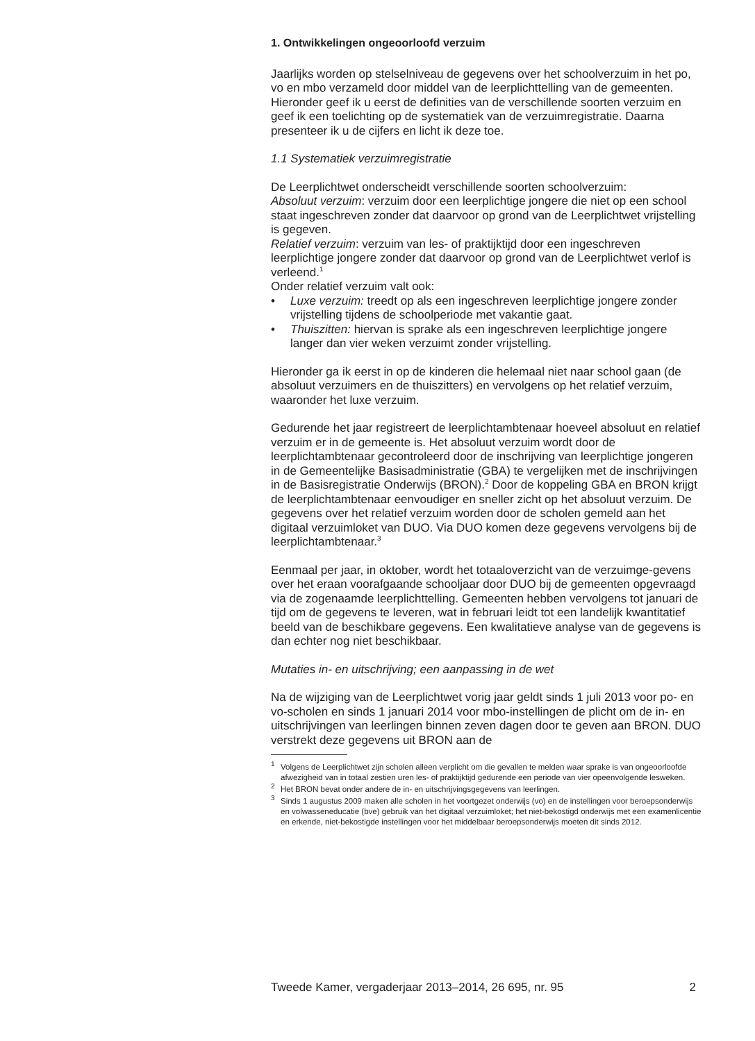1. Ontwikkelingen ongeoorloofd verzuim
Jaarlijks worden op stelselniveau de gegevens over het schoolverzuim in het po, vo en mbo verzameld door middel van de leerplichttelling van de gemeenten. Hieronder geef ik u eerst de definities van de verschillende soorten verzuim en geef ik een toelichting op de systematiek van de verzuimregistratie. Daarna presenteer ik u de cijfers en licht ik deze toe.
1.1 Systematiek verzuimregistratie
De Leerplichtwet onderscheidt verschillende soorten schoolverzuim:
Absoluut verzuim: verzuim door een leerplichtige jongere die niet op een school staat ingeschreven zonder dat daarvoor op grond van de Leerplichtwet vrijstelling is gegeven.
Relatief verzuim: verzuim van les- of praktijktijd door een ingeschreven leerplichtige jongere zonder dat daarvoor op grond van de Leerplichtwet verlof is verleend.<sup>1</sup>
Onder relatief verzuim valt ook:
• Luxe verzuim: treedt op als een ingeschreven leerplichtige jongere zonder vrijstelling tijdens de schoolperiode met vakantie gaat.
• Thuiszitten: hiervan is sprake als een ingeschreven leerplichtige jongere langer dan vier weken verzuimt zonder vrijstelling.
Hieronder ga ik eerst in op de kinderen die helemaal niet naar school gaan (de absoluut verzuimers en de thuiszitters) en vervolgens op het relatief verzuim, waaronder het luxe verzuim.
Gedurende het jaar registreert de leerplichtambtenaar hoeveel absoluut en relatief verzuim er in de gemeente is. Het absoluut verzuim wordt door de leerplichtambtenaar gecontroleerd door de inschrijving van leerplichtige jongeren in de Gemeentelijke Basisadministratie (GBA) te vergelijken met de inschrijvingen in de Basisregistratie Onderwijs (BRON).<sup>2</sup> Door de koppeling GBA en BRON krijgt de leerplichtambtenaar eenvoudiger en sneller zicht op het absoluut verzuim. De gegevens over het relatief verzuim worden door de scholen gemeld aan het digitaal verzuimloket van DUO. Via DUO komen deze gegevens vervolgens bij de leerplichtambtenaar.<sup>3</sup>
Eenmaal per jaar, in oktober, wordt het totaaloverzicht van de verzuimge-gevens over het eraan voorafgaande schooljaar door DUO bij de gemeenten opgevraagd via de zogenaamde leerplichttelling. Gemeenten hebben vervolgens tot januari de tijd om de gegevens te leveren, wat in februari leidt tot een landelijk kwantitatief beeld van de beschikbare gegevens. Een kwalitatieve analyse van de gegevens is dan echter nog niet beschikbaar.
Mutaties in- en uitschrijving; een aanpassing in de wet
Na de wijziging van de Leerplichtwet vorig jaar geldt sinds 1 juli 2013 voor po- en vo-scholen en sinds 1 januari 2014 voor mbo-instellingen de plicht om de in- en uitschrijvingen van leerlingen binnen zeven dagen door te geven aan BRON. DUO verstrekt deze gegevens uit BRON aan de
<sup>1</sup> Volgens de Leerplichtwet zijn scholen alleen verplicht om die gevallen te melden waar sprake is van ongeoorloofde afwezigheid van in totaal zestien uren les- of praktijktijd gedurende een periode van vier opeenvolgende lesweken.
<sup>2</sup> Het BRON bevat onder andere de in- en uitschrijvingsgegevens van leerlingen.
<sup>3</sup> Sinds 1 augustus 2009 maken alle scholen in het voortgezet onderwijs (vo) en de instellingen voor beroepsonderwijs en volwasseneducatie (bve) gebruik van het digitaal verzuimloket; het niet-bekostigd onderwijs met een examenlicentie en erkende, niet-bekostigde instellingen voor het middelbaar beroepsonderwijs moeten dit sinds 2012.
Tweede Kamer, vergaderjaar 2013–2014, 26 695, nr. 95 2